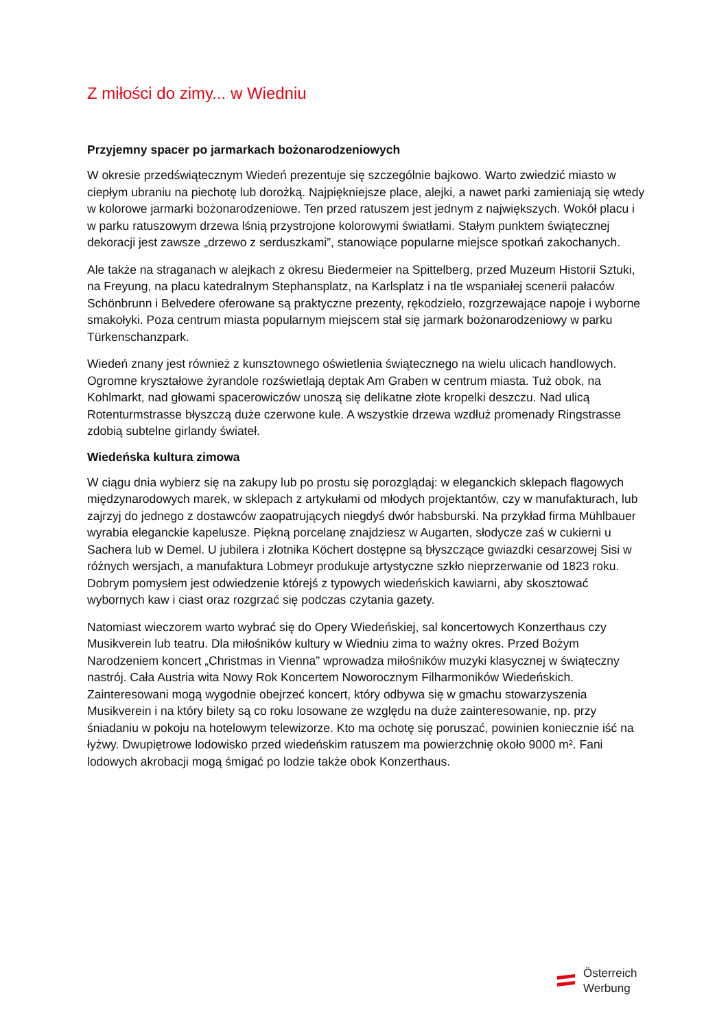Z miłości do zimy... w Wiedniu
Przyjemny spacer po jarmarkach bożonarodzeniowych
W okresie przedświątecznym Wiedeń prezentuje się szczególnie bajkowo. Warto zwiedzić miasto w ciepłym ubraniu na piechotę lub dorożką. Najpiękniejsze place, alejki, a nawet parki zamieniają się wtedy w kolorowe jarmarki bożonarodzeniowe. Ten przed ratuszem jest jednym z największych. Wokół placu i w parku ratuszowym drzewa lśnią przystrojone kolorowymi światłami. Stałym punktem świątecznej dekoracji jest zawsze „drzewo z serduszkami”, stanowiące popularne miejsce spotkań zakochanych.
Ale także na straganach w alejkach z okresu Biedermeier na Spittelberg, przed Muzeum Historii Sztuki, na Freyung, na placu katedralnym Stephansplatz, na Karlsplatz i na tle wspaniałej scenerii pałaców Schönbrunn i Belvedere oferowane są praktyczne prezenty, rękodzieło, rozgrzewające napoje i wyborne smakołyki. Poza centrum miasta popularnym miejscem stał się jarmark bożonarodzeniowy w parku Türkenschanzpark.
Wiedeń znany jest również z kunsztownego oświetlenia świątecznego na wielu ulicach handlowych. Ogromne kryształowe żyrandole rozświetlają deptak Am Graben w centrum miasta. Tuż obok, na Kohlmarkt, nad głowami spacerowiczów unoszą się delikatne złote kropelki deszczu. Nad ulicą Rotenturmstrasse błyszczą duże czerwone kule. A wszystkie drzewa wzdłuż promenady Ringstrasse zdobią subtelne girlandy świateł.
Wiedeńska kultura zimowa
W ciągu dnia wybierz się na zakupy lub po prostu się porozglądaj: w eleganckich sklepach flagowych międzynarodowych marek, w sklepach z artykułami od młodych projektantów, czy w manufakturach, lub zajrzyj do jednego z dostawców zaopatrujących niegdyś dwór habsburski. Na przykład firma Mühlbauer wyrabia eleganckie kapelusze. Piękną porcelanę znajdziesz w Augarten, słodycze zaś w cukierni u Sachera lub w Demel. U jubilera i złotnika Köchert dostępne są błyszczące gwiazdki cesarzowej Sisi w różnych wersjach, a manufaktura Lobmeyr produkuje artystyczne szkło nieprzerwanie od 1823 roku. Dobrym pomysłem jest odwiedzenie którejś z typowych wiedeńskich kawiarni, aby skosztować wybornych kaw i ciast oraz rozgrzać się podczas czytania gazety.
Natomiast wieczorem warto wybrać się do Opery Wiedeńskiej, sal koncertowych Konzerthaus czy Musikverein lub teatru. Dla miłośników kultury w Wiedniu zima to ważny okres. Przed Bożym Narodzeniem koncert „Christmas in Vienna” wprowadza miłośników muzyki klasycznej w świąteczny nastrój. Cała Austria wita Nowy Rok Koncertem Noworocznym Filharmoników Wiedeńskich. Zainteresowani mogą wygodnie obejrzeć koncert, który odbywa się w gmachu stowarzyszenia Musikverein i na który bilety są co roku losowane ze względu na duże zainteresowanie, np. przy śniadaniu w pokoju na hotelowym telewizorze. Kto ma ochotę się poruszać, powinien koniecznie iść na łyżwy. Dwupiętrowe lodowisko przed wiedeńskim ratuszem ma powierzchnię około 9000 m². Fani lodowych akrobacji mogą śmigać po lodzie także obok Konzerthaus.
Österreich
Werbung